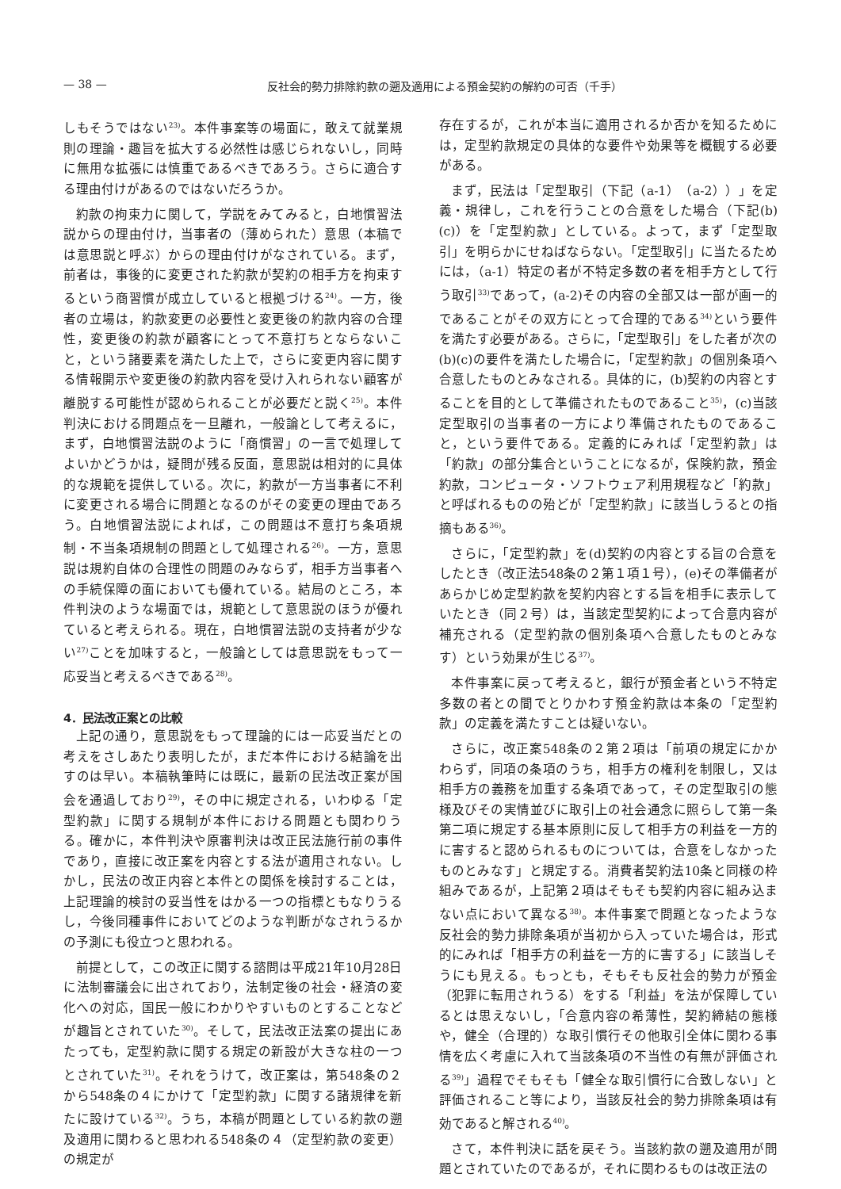— 38 — 反社会的勢力排除約款の遡及適用による預金契約の解約の可否（千手）
しもそうではない<sup>23)</sup>。本件事案等の場面に，敢えて就業規則の理論・趣旨を拡大する必然性は感じられないし，同時に無用な拡張には慎重であるべきであろう。さらに適合する理由付けがあるのではないだろうか。
約款の拘束力に関して，学説をみてみると，白地慣習法説からの理由付け，当事者の（薄められた）意思（本稿では意思説と呼ぶ）からの理由付けがなされている。まず，前者は，事後的に変更された約款が契約の相手方を拘束するという商習慣が成立していると根拠づける<sup>24)</sup>。一方，後者の立場は，約款変更の必要性と変更後の約款内容の合理性，変更後の約款が顧客にとって不意打ちとならないこと，という諸要素を満たした上で，さらに変更内容に関する情報開示や変更後の約款内容を受け入れられない顧客が離脱する可能性が認められることが必要だと説く<sup>25)</sup>。本件判決における問題点を一旦離れ，一般論として考えるに，まず，白地慣習法説のように「商慣習」の一言で処理してよいかどうかは，疑問が残る反面，意思説は相対的に具体的な規範を提供している。次に，約款が一方当事者に不利に変更される場合に問題となるのがその変更の理由であろう。白地慣習法説によれば，この問題は不意打ち条項規制・不当条項規制の問題として処理される<sup>26)</sup>。一方，意思説は規約自体の合理性の問題のみならず，相手方当事者への手続保障の面においても優れている。結局のところ，本件判決のような場面では，規範として意思説のほうが優れていると考えられる。現在，白地慣習法説の支持者が少ない<sup>27)</sup>ことを加味すると，一般論としては意思説をもって一応妥当と考えるべきである<sup>28)</sup>。
4．民法改正案との比較
上記の通り，意思説をもって理論的には一応妥当だとの考えをさしあたり表明したが，まだ本件における結論を出すのは早い。本稿執筆時には既に，最新の民法改正案が国会を通過しており<sup>29)</sup>，その中に規定される，いわゆる「定型約款」に関する規制が本件における問題とも関わりうる。確かに，本件判決や原審判決は改正民法施行前の事件であり，直接に改正案を内容とする法が適用されない。しかし，民法の改正内容と本件との関係を検討することは，上記理論的検討の妥当性をはかる一つの指標ともなりうるし，今後同種事件においてどのような判断がなされうるかの予測にも役立つと思われる。
前提として，この改正に関する諮問は平成21年10月28日に法制審議会に出されており，法制定後の社会・経済の変化への対応，国民一般にわかりやすいものとすることなどが趣旨とされていた<sup>30)</sup>。そして，民法改正法案の提出にあたっても，定型約款に関する規定の新設が大きな柱の一つとされていた<sup>31)</sup>。それをうけて，改正案は，第548条の２から548条の４にかけて「定型約款」に関する諸規律を新たに設けている<sup>32)</sup>。うち，本稿が問題としている約款の遡及適用に関わると思われる548条の４（定型約款の変更）の規定が
存在するが，これが本当に適用されるか否かを知るためには，定型約款規定の具体的な要件や効果等を概観する必要がある。
まず，民法は「定型取引（下記（a-1）（a-2））」を定義・規律し，これを行うことの合意をした場合（下記(b)(c)）を「定型約款」としている。よって，まず「定型取引」を明らかにせねばならない。「定型取引」に当たるためには，（a-1）特定の者が不特定多数の者を相手方として行う取引<sup>33)</sup>であって，(a-2)その内容の全部又は一部が画一的であることがその双方にとって合理的である<sup>34)</sup>という要件を満たす必要がある。さらに，「定型取引」をした者が次の(b)(c)の要件を満たした場合に，「定型約款」の個別条項へ合意したものとみなされる。具体的に，(b)契約の内容とすることを目的として準備されたものであること<sup>35)</sup>，(c)当該定型取引の当事者の一方により準備されたものであること，という要件である。定義的にみれば「定型約款」は「約款」の部分集合ということになるが，保険約款，預金約款，コンピュータ・ソフトウェア利用規程など「約款」と呼ばれるものの殆どが「定型約款」に該当しうるとの指摘もある<sup>36)</sup>。
さらに，「定型約款」を(d)契約の内容とする旨の合意をしたとき（改正法548条の２第１項１号），(e)その準備者があらかじめ定型約款を契約内容とする旨を相手に表示していたとき（同２号）は，当該定型契約によって合意内容が補充される（定型約款の個別条項へ合意したものとみなす）という効果が生じる<sup>37)</sup>。
本件事案に戻って考えると，銀行が預金者という不特定多数の者との間でとりかわす預金約款は本条の「定型約款」の定義を満たすことは疑いない。
さらに，改正案548条の２第２項は「前項の規定にかかわらず，同項の条項のうち，相手方の権利を制限し，又は相手方の義務を加重する条項であって，その定型取引の態様及びその実情並びに取引上の社会通念に照らして第一条第二項に規定する基本原則に反して相手方の利益を一方的に害すると認められるものについては，合意をしなかったものとみなす」と規定する。消費者契約法10条と同様の枠組みであるが，上記第２項はそもそも契約内容に組み込まない点において異なる<sup>38)</sup>。本件事案で問題となったような反社会的勢力排除条項が当初から入っていた場合は，形式的にみれば「相手方の利益を一方的に害する」に該当しそうにも見える。もっとも，そもそも反社会的勢力が預金（犯罪に転用されうる）をする「利益」を法が保障しているとは思えないし，「合意内容の希薄性，契約締結の態様や，健全（合理的）な取引慣行その他取引全体に関わる事情を広く考慮に入れて当該条項の不当性の有無が評価される<sup>39)</sup>」過程でそもそも「健全な取引慣行に合致しない」と評価されること等により，当該反社会的勢力排除条項は有効であると解される<sup>40)</sup>。
さて，本件判決に話を戻そう。当該約款の遡及適用が問題とされていたのであるが，それに関わるものは改正法の